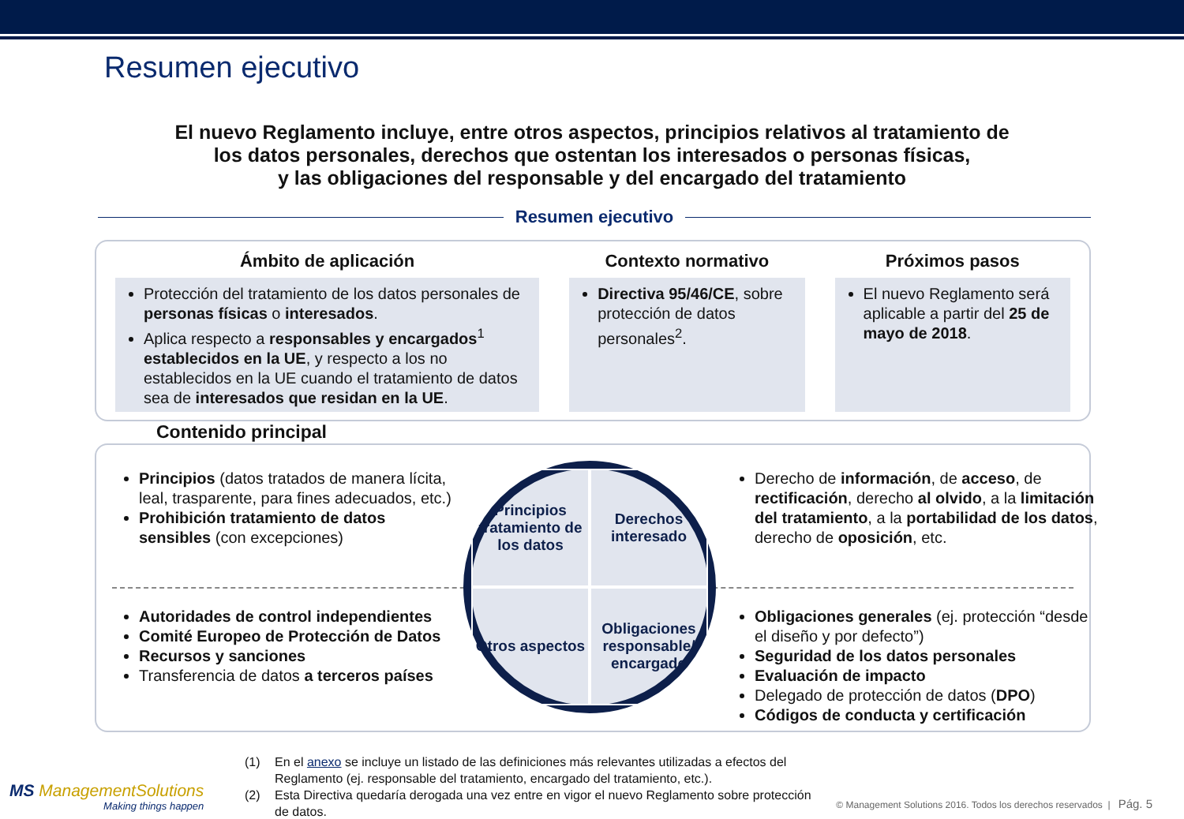Resumen ejecutivo
El nuevo Reglamento incluye, entre otros aspectos, principios relativos al tratamiento de
los datos personales, derechos que ostentan los interesados o personas físicas,
y las obligaciones del responsable y del encargado del tratamiento
Resumen ejecutivo
Ámbito de aplicación
Protección del tratamiento de los datos personales de personas físicas o interesados.
Aplica respecto a responsables y encargados<sup>1</sup> establecidos en la UE, y respecto a los no establecidos en la UE cuando el tratamiento de datos sea de interesados que residan en la UE.
Contexto normativo
Directiva 95/46/CE, sobre protección de datos personales<sup>2</sup>.
Próximos pasos
El nuevo Reglamento será aplicable a partir del 25 de mayo de 2018.
Contenido principal
Principios (datos tratados de manera lícita, leal, trasparente, para fines adecuados, etc.)
Prohibición tratamiento de datos sensibles (con excepciones)
Derecho de información, de acceso, de rectificación, derecho al olvido, a la limitación del tratamiento, a la portabilidad de los datos, derecho de oposición, etc.
Principios tratamiento de los datos
Derechos interesado
Otros aspectos
Obligaciones responsable/ encargado
Autoridades de control independientes
Comité Europeo de Protección de Datos
Recursos y sanciones
Transferencia de datos a terceros países
Obligaciones generales (ej. protección “desde el diseño y por defecto”)
Seguridad de los datos personales
Evaluación de impacto
Delegado de protección de datos (DPO)
Códigos de conducta y certificación
(1) En el anexo se incluye un listado de las definiciones más relevantes utilizadas a efectos del Reglamento (ej. responsable del tratamiento, encargado del tratamiento, etc.).
(2) Esta Directiva quedaría derogada una vez entre en vigor el nuevo Reglamento sobre protección de datos.
MS ManagementSolutions
Making things happen
© Management Solutions 2016. Todos los derechos reservados | Pág. 5